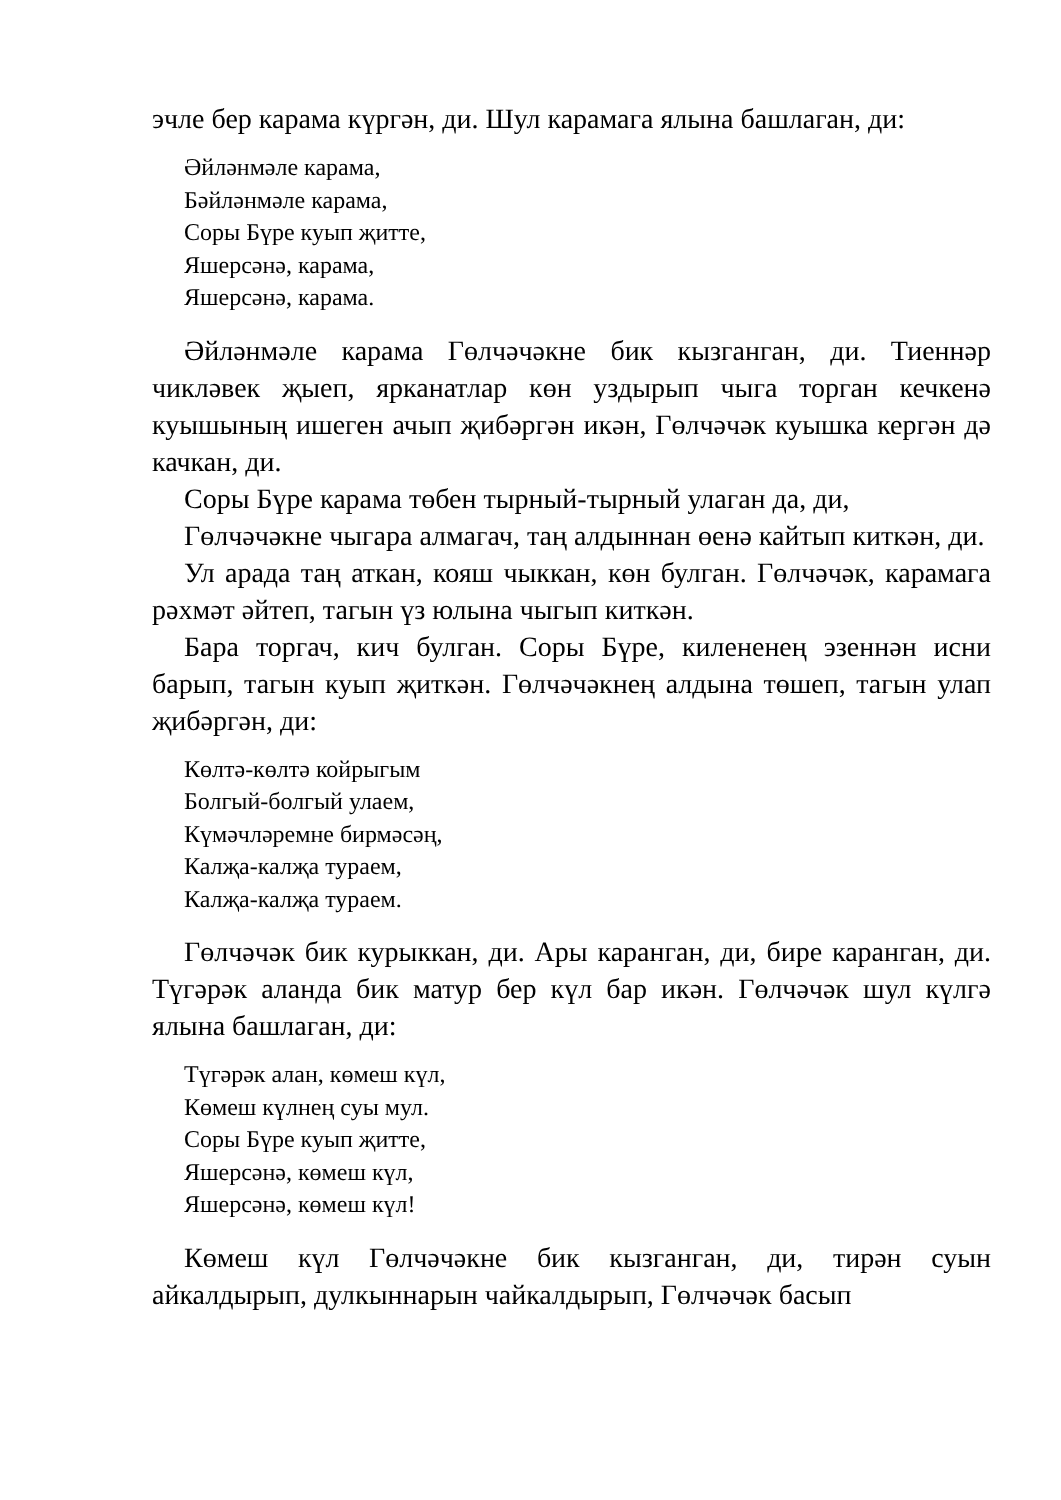эчле бер карама күргән, ди. Шул карамага ялына башлаган, ди:
Әйләнмәле карама,
Бәйләнмәле карама,
Соры Бүре куып җитте,
Яшерсәнә, карама,
Яшерсәнә, карама.
Әйләнмәле карама Гөлчәчәкне бик кызганган, ди. Тиеннәр чикләвек җыеп, ярканатлар көн уздырып чыга торган кечкенә куышының ишеген ачып җибәргән икән, Гөлчәчәк куышка кергән дә качкан, ди.
Соры Бүре карама төбен тырный-тырный улаган да, ди,
Гөлчәчәкне чыгара алмагач, таң алдыннан өенә кайтып киткән, ди.
Ул арада таң аткан, кояш чыккан, көн булган. Гөлчәчәк, карамага рәхмәт әйтеп, тагын үз юлына чыгып киткән.
Бара торгач, кич булган. Соры Бүре, килененең эзеннән исни барып, тагын куып җиткән. Гөлчәчәкнең алдына төшеп, тагын улап җибәргән, ди:
Көлтә-көлтә койрыгым
Болгый-болгый улаем,
Күмәчләремне бирмәсәң,
Калҗа-калҗа тураем,
Калҗа-калҗа тураем.
Гөлчәчәк бик курыккан, ди. Ары каранган, ди, бире каранган, ди. Түгәрәк аланда бик матур бер күл бар икән. Гөлчәчәк шул күлгә ялына башлаган, ди:
Түгәрәк алан, көмеш күл,
Көмеш күлнең суы мул.
Соры Бүре куып җитте,
Яшерсәнә, көмеш күл,
Яшерсәнә, көмеш күл!
Көмеш күл Гөлчәчәкне бик кызганган, ди, тирән суын айкалдырып, дулкыннарын чайкалдырып, Гөлчәчәк басып